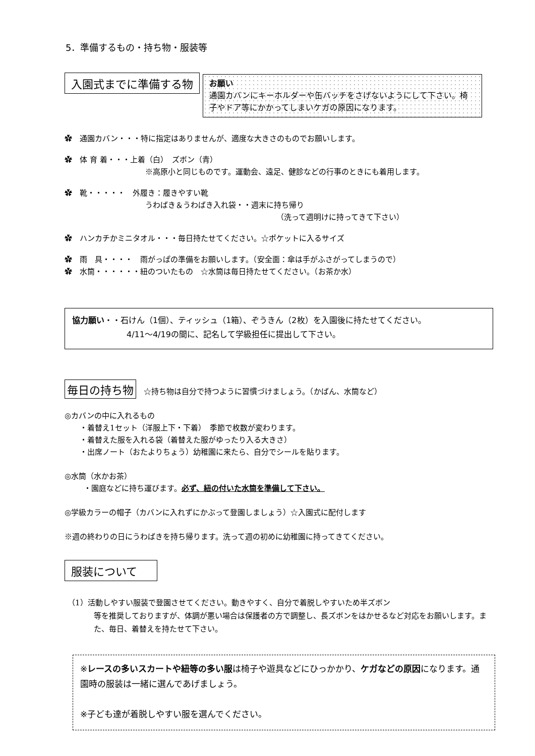5．準備するもの・持ち物・服装等
入園式までに準備する物
お願い
通園カバンにキーホルダーや缶バッチをさげないようにして下さい。椅子やドア等にかかってしまいケガの原因になります。
✿　通園カバン・・・特に指定はありませんが、適度な大きさのものでお願いします。
✿　体 育 着・・・上着（白）　ズボン（青）
※高原小と同じものです。運動会、遠足、健診などの行事のときにも着用します。
✿　靴・・・・・　外履き：履きやすい靴
うわばき＆うわばき入れ袋・・週末に持ち帰り
（洗って週明けに持ってきて下さい）
✿　ハンカチかミニタオル・・・毎日持たせてください。☆ポケットに入るサイズ
✿　雨　具・・・・　雨がっぱの準備をお願いします。（安全面：傘は手がふさがってしまうので）
✿　水筒・・・・・・紐のついたもの　☆水筒は毎日持たせてください。（お茶か水）
協力願い・・石けん（1個）、ティッシュ（1箱）、ぞうきん（2枚）を入園後に持たせてください。
4/11～4/19の間に、記名して学級担任に提出して下さい。
毎日の持ち物　☆持ち物は自分で持つように習慣づけましょう。（かばん、水筒など）
◎カバンの中に入れるもの
・着替え1セット（洋服上下・下着）　季節で枚数が変わります。
・着替えた服を入れる袋（着替えた服がゆったり入る大きさ）
・出席ノート（おたよりちょう）幼稚園に来たら、自分でシールを貼ります。
◎水筒（水かお茶）
・園庭などに持ち運びます。必ず、紐の付いた水筒を準備して下さい。
◎学級カラーの帽子（カバンに入れずにかぶって登園しましょう）☆入園式に配付します
※週の終わりの日にうわばきを持ち帰ります。洗って週の初めに幼稚園に持ってきてください。
服装について
（1）活動しやすい服装で登園させてください。動きやすく、自分で着脱しやすいため半ズボン
等を推奨しておりますが、体調が悪い場合は保護者の方で調整し、長ズボンをはかせるなど対応をお願いします。また、毎日、着替えを持たせて下さい。
※レースの多いスカートや紐等の多い服は椅子や遊具などにひっかかり、ケガなどの原因になります。通園時の服装は一緒に選んであげましょう。
※子ども達が着脱しやすい服を選んでください。